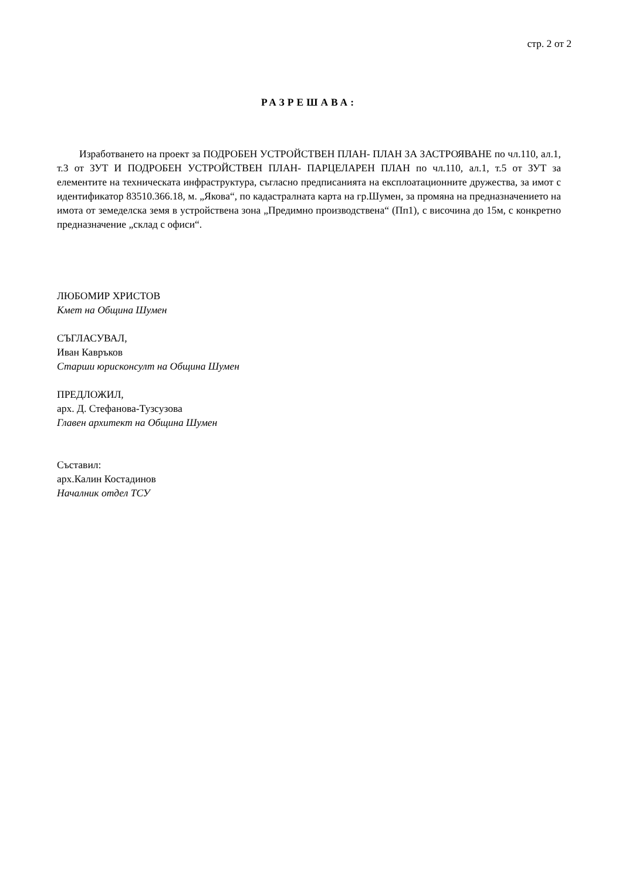стр. 2 от 2
РАЗРЕШАВА:
Изработването на проект за ПОДРОБЕН УСТРОЙСТВЕН ПЛАН- ПЛАН ЗА ЗАСТРОЯВАНЕ по чл.110, ал.1, т.3 от ЗУТ И ПОДРОБЕН УСТРОЙСТВЕН ПЛАН- ПАРЦЕЛАРЕН ПЛАН по чл.110, ал.1, т.5 от ЗУТ за елементите на техническата инфраструктура, съгласно предписанията на експлоатационните дружества, за имот с идентификатор 83510.366.18, м. „Якова“, по кадастралната карта на гр.Шумен, за промяна на предназначението на имота от земеделска земя в устройствена зона „Предимно производствена“ (Пп1), с височина до 15м, с конкретно предназначение „склад с офиси“.
ЛЮБОМИР ХРИСТОВ
Кмет на Община Шумен
СЪГЛАСУВАЛ,
Иван Кавръков
Старши юрисконсулт на Община Шумен
ПРЕДЛОЖИЛ,
арх. Д. Стефанова-Тузсузова
Главен архитект на Община Шумен
Съставил:
арх.Калин Костадинов
Началник отдел ТСУ